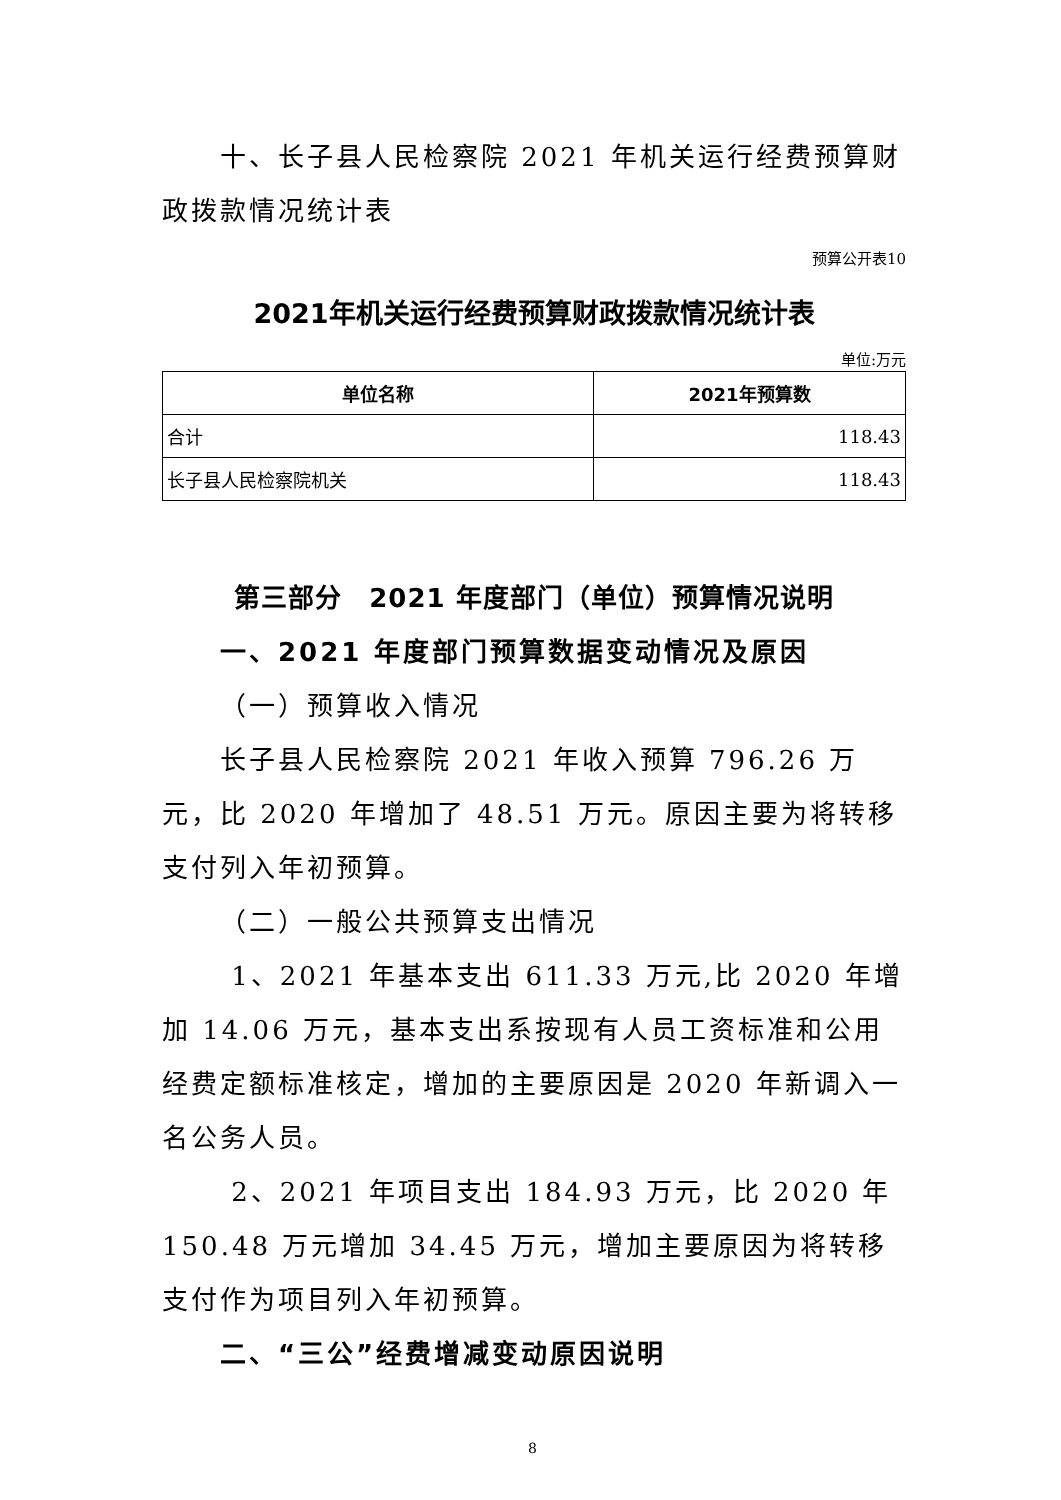十、长子县人民检察院 2021 年机关运行经费预算财政拨款情况统计表
预算公开表10
2021年机关运行经费预算财政拨款情况统计表
单位:万元
| 单位名称 | 2021年预算数 |
| --- | --- |
| 合计 | 118.43 |
| 长子县人民检察院机关 | 118.43 |
第三部分　2021 年度部门（单位）预算情况说明
一、2021 年度部门预算数据变动情况及原因
（一）预算收入情况
长子县人民检察院 2021 年收入预算 796.26 万元，比 2020 年增加了 48.51 万元。原因主要为将转移支付列入年初预算。
（二）一般公共预算支出情况
1、2021 年基本支出 611.33 万元,比 2020 年增加 14.06 万元，基本支出系按现有人员工资标准和公用经费定额标准核定，增加的主要原因是 2020 年新调入一名公务人员。
2、2021 年项目支出 184.93 万元，比 2020 年 150.48 万元增加 34.45 万元，增加主要原因为将转移支付作为项目列入年初预算。
二、“三公”经费增减变动原因说明
8